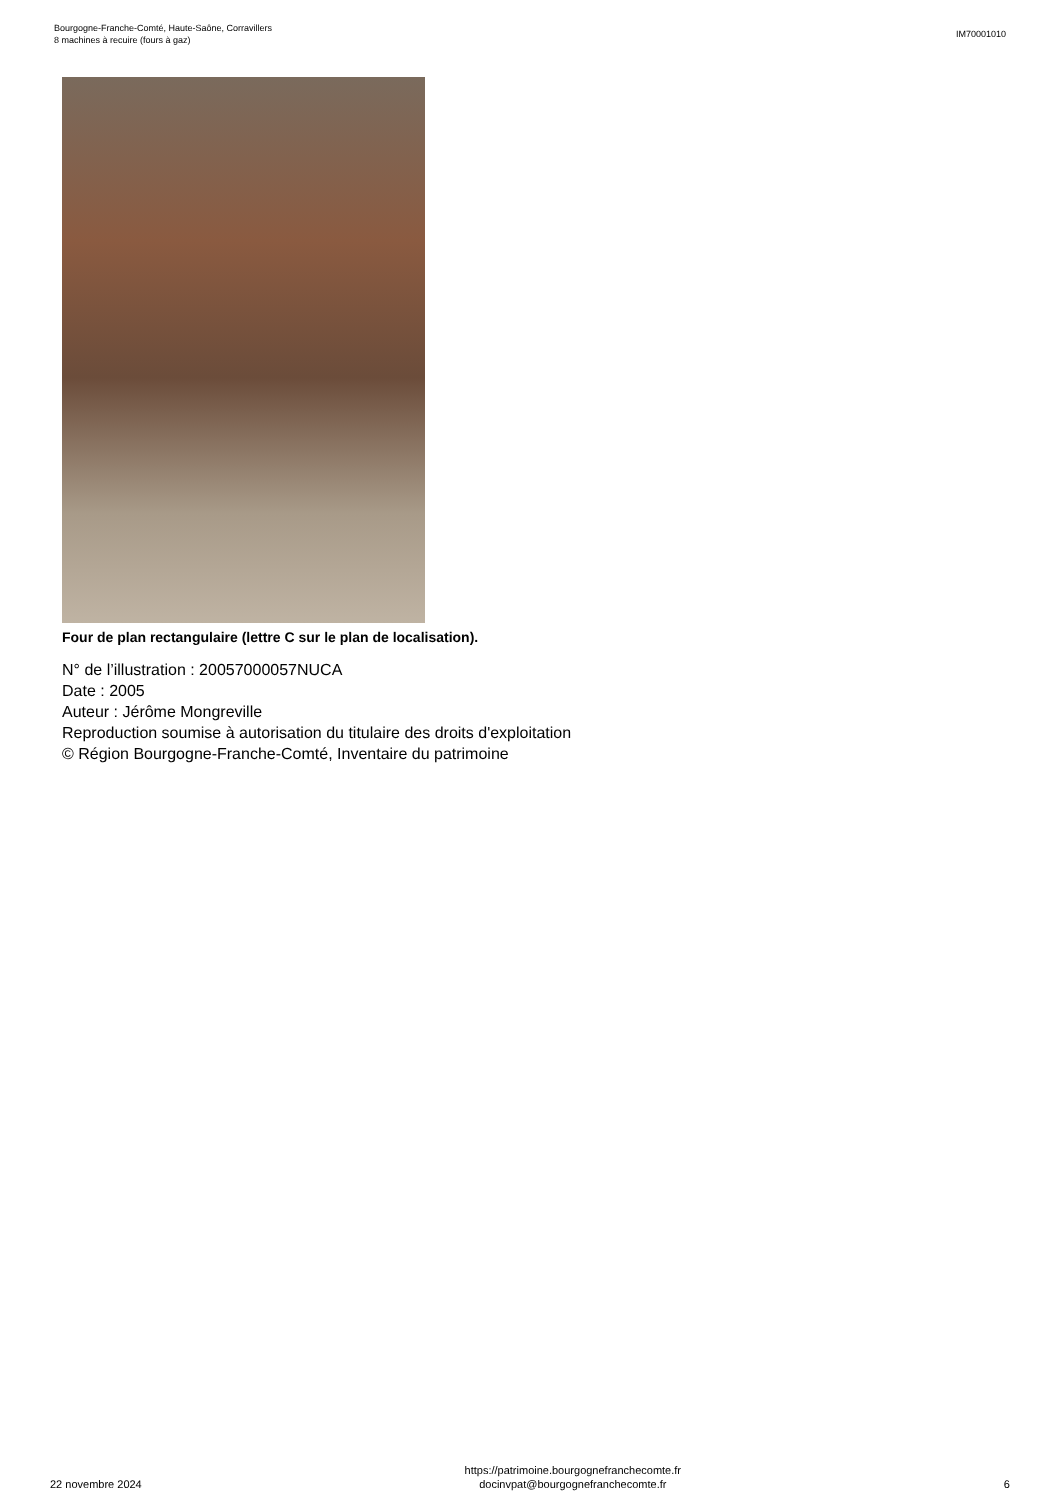Bourgogne-Franche-Comté, Haute-Saône, Corravillers
8 machines à recuire (fours à gaz)
IM70001010
Four de plan rectangulaire (lettre C sur le plan de localisation).
N° de l’illustration : 20057000057NUCA
Date : 2005
Auteur : Jérôme Mongreville
Reproduction soumise à autorisation du titulaire des droits d'exploitation
© Région Bourgogne-Franche-Comté, Inventaire du patrimoine
22 novembre 2024
https://patrimoine.bourgognefranchecomte.fr
docinvpat@bourgognefranchecomte.fr
6